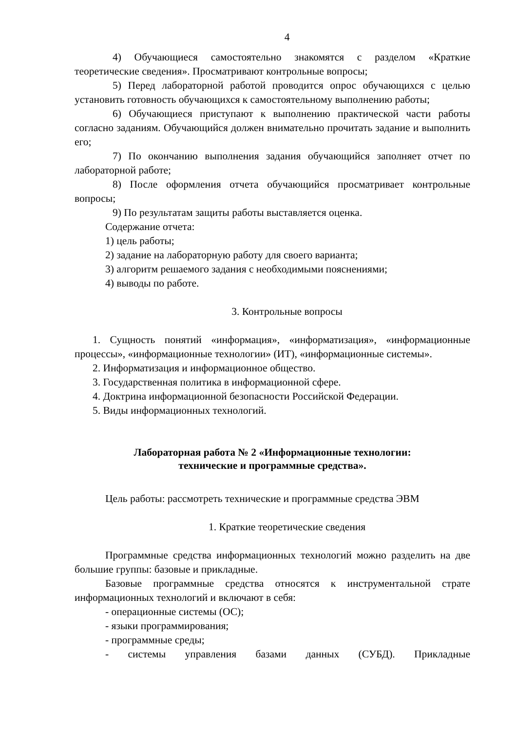4
4) Обучающиеся самостоятельно знакомятся с разделом «Краткие теоретические сведения». Просматривают контрольные вопросы;
5) Перед лабораторной работой проводится опрос обучающихся с целью установить готовность обучающихся к самостоятельному выполнению работы;
6) Обучающиеся приступают к выполнению практической части работы согласно заданиям. Обучающийся должен внимательно прочитать задание и выполнить его;
7) По окончанию выполнения задания обучающийся заполняет отчет по лабораторной работе;
8) После оформления отчета обучающийся просматривает контрольные вопросы;
9) По результатам защиты работы выставляется оценка.
Содержание отчета:
1) цель работы;
2) задание на лабораторную работу для своего варианта;
3) алгоритм решаемого задания с необходимыми пояснениями;
4) выводы по работе.
3. Контрольные вопросы
1. Сущность понятий «информация», «информатизация», «информационные процессы», «информационные технологии» (ИТ), «информационные системы».
2. Информатизация и информационное общество.
3. Государственная политика в информационной сфере.
4. Доктрина информационной безопасности Российской Федерации.
5. Виды информационных технологий.
Лабораторная работа № 2 «Информационные технологии:
технические и программные средства».
Цель работы: рассмотреть технические и программные средства ЭВМ
1. Краткие теоретические сведения
Программные средства информационных технологий можно разделить на две большие группы: базовые и прикладные.
Базовые программные средства относятся к инструментальной страте информационных технологий и включают в себя:
- операционные системы (ОС);
- языки программирования;
- программные среды;
- системы управления базами данных (СУБД). Прикладные